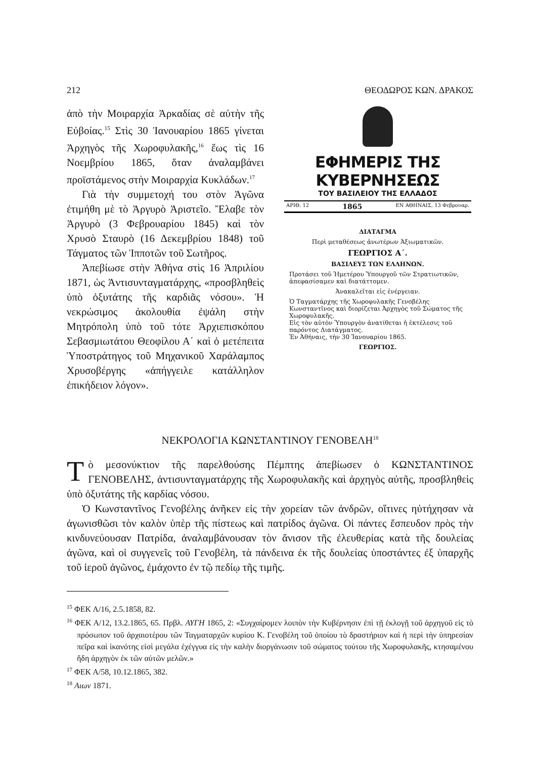212 ΘΕΟΔΩΡΟΣ ΚΩΝ. ΔΡΑΚΟΣ
ἀπὸ τὴν Μοιραρχία Ἀρκαδίας σὲ αὐτὴν τῆς Εὐβοίας.<sup>15</sup> Στὶς 30 Ἰανουαρίου 1865 γίνεται Ἀρχηγὸς τῆς Χωροφυλακῆς,<sup>16</sup> ἕως τὶς 16 Νοεμβρίου 1865, ὅταν ἀναλαμβάνει προϊστάμενος στὴν Μοιραρχία Κυκλάδων.<sup>17</sup>
Γιὰ τὴν συμμετοχή του στὸν Ἀγῶνα ἐτιμήθη μὲ τὸ Ἀργυρὸ Ἀριστεῖο. Ἔλαβε τὸν Ἀργυρὸ (3 Φεβρουαρίου 1845) καὶ τὸν Χρυσὸ Σταυρὸ (16 Δεκεμβρίου 1848) τοῦ Τάγματος τῶν Ἱπποτῶν τοῦ Σωτῆρος.
Ἀπεβίωσε στὴν Ἀθήνα στὶς 16 Ἀπριλίου 1871, ὡς Ἀντισυνταγματάρχης, «προσβληθεὶς ὑπὸ ὀξυτάτης τῆς καρδιᾶς νόσου». Ἡ νεκρώσιμος ἀκολουθία ἐψάλη στὴν Μητρόπολη ὑπὸ τοῦ τότε Ἀρχιεπισκόπου Σεβασμιωτάτου Θεοφίλου Α΄ καὶ ὁ μετέπειτα Ὑποστράτηγος τοῦ Μηχανικοῦ Χαράλαμπος Χρυσοβέργης «ἀπήγγειλε κατάλληλον ἐπικήδειον λόγον».
ΕΦΗΜΕΡΙΣ ΤΗΣ ΚΥΒΕΡΝΗΣΕΩΣ
ΤΟΥ ΒΑΣΙΛΕΙΟΥ ΤΗΣ ΕΛΛΑΔΟΣ
ΑΡΙΘ. 12 1865 ΕΝ ΑΘΗΝΑΙΣ, 13 Φεβρουαρ.
ΔΙΑΤΑΓΜΑ
Περὶ μεταθέσεως ἀνωτέρων Ἀξιωματικῶν.
ΓΕΩΡΓΙΟΣ Α΄.
ΒΑΣΙΛΕΥΣ ΤΩΝ ΕΛΛΗΝΩΝ.
Προτάσει τοῦ Ἡμετέρου Ὑπουργοῦ τῶν Στρατιωτικῶν, ἀπεφασίσαμεν καὶ διατάττομεν.
Ἀνακαλεῖται εἰς ἐνέργειαν.
Ὁ Ταγματάρχης τῆς Χωροφυλακῆς Γενοβέλης Κωνσταντῖνος καὶ διορίζεται Ἀρχηγὸς τοῦ Σώματος τῆς Χωροφυλακῆς.
Εἰς τὸν αὐτὸν Ὑπουργὸν ἀνατίθεται ἡ ἐκτέλεσις τοῦ παρόντος Διατάγματος.
Ἐν Ἀθήναις, τὴν 30 Ἰανουαρίου 1865.
ΓΕΩΡΓΙΟΣ.
ΝΕΚΡΟΛΟΓΙΑ ΚΩΝΣΤΑΝΤΙΝΟΥ ΓΕΝΟΒΕΛΗ<sup>18</sup>
Τὸ μεσονύκτιον τῆς παρελθούσης Πέμπτης ἀπεβίωσεν ὁ ΚΩΝΣΤΑΝΤΙΝΟΣ ΓΕΝΟΒΕΛΗΣ, ἀντισυνταγματάρχης τῆς Χωροφυλακῆς καὶ ἀρχηγὸς αὐτῆς, προσβληθεὶς ὑπὸ ὀξυτάτης τῆς καρδίας νόσου.
Ὁ Κωνσταντῖνος Γενοβέλης ἀνῆκεν εἰς τὴν χορείαν τῶν ἀνδρῶν, οἵτινες ηὐτήχησαν νὰ ἀγωνισθῶσι τὸν καλὸν ὑπὲρ τῆς πίστεως καὶ πατρίδος ἀγῶνα. Οἱ πάντες ἔσπευδον πρὸς τὴν κινδυνεύουσαν Πατρίδα, ἀναλαμβάνουσαν τὸν ἄνισον τῆς ἐλευθερίας κατὰ τῆς δουλείας ἀγῶνα, καὶ οἱ συγγενεῖς τοῦ Γενοβέλη, τὰ πάνδεινα ἐκ τῆς δουλείας ὑποστάντες ἐξ ὑπαρχῆς τοῦ ἱεροῦ ἀγῶνος, ἐμάχοντο ἐν τῷ πεδίῳ τῆς τιμῆς.
<sup>15</sup> ΦΕΚ Α/16, 2.5.1858, 82.
<sup>16</sup> ΦΕΚ Α/12, 13.2.1865, 65. Πρβλ. ΑΥΓΗ 1865, 2: «Συγχαίρομεν λοιπὸν τὴν Κυβέρνησιν ἐπὶ τῇ ἐκλογῇ τοῦ ἀρχηγοῦ εἰς τὸ πρόσωπον τοῦ ἀρχαιοτέρου τῶν Ταγματαρχῶν κυρίου Κ. Γενοβέλη τοῦ ὁποίου τὸ δραστήριον καὶ ἡ περὶ τὴν ὑπηρεσίαν πεῖρα καὶ ἱκανότης εἰσὶ μεγάλα ἐχέγγυα εἰς τὴν καλὴν διοργάνωσιν τοῦ σώματος τούτου τῆς Χωροφυλακῆς, κτησαμένου ἤδη ἀρχηγὸν ἐκ τῶν αὐτῶν μελῶν.»
<sup>17</sup> ΦΕΚ Α/58, 10.12.1865, 382.
<sup>18</sup> Αιων 1871.